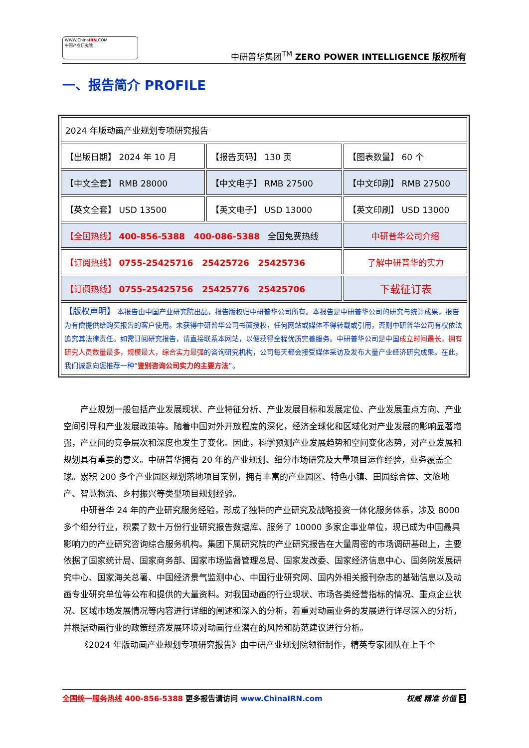WWW.ChinaIRN.COM
中国产业研究院
中研普华集团<sup>TM</sup> ZERO POWER INTELLIGENCE 版权所有
一、报告简介 PROFILE
| 2024 年版动画产业规划专项研究报告 | | |
| 【出版日期】 2024 年 10 月 | 【报告页码】 130 页 | 【图表数量】 60 个 |
| 【中文全套】 RMB 28000 | 【中文电子】 RMB 27500 | 【中文印刷】 RMB 27500 |
| 【英文全套】 USD 13500 | 【英文电子】 USD 13000 | 【英文印刷】 USD 13000 |
| 【全国热线】 400-856-5388 400-086-5388 全国免费热线 | | 中研普华公司介绍 |
| 【订阅热线】 0755-25425716 25425726 25425736 | | 了解中研普华的实力 |
| 【订阅热线】 0755-25425756 25425776 25425706 | | 下载征订表 |
| 【版权声明】 本报告由中国产业研究院出品，报告版权归中研普华公司所有。本报告是中研普华公司的研究与统计成果，报告为有偿提供给购买报告的客户使用。未获得中研普华公司书面授权，任何网站或媒体不得转载或引用，否则中研普华公司有权依法追究其法律责任。如需订阅研究报告，请直接联系本网站，以便获得全程优质完善服务。中研普华公司是中国 成立时间最长，拥有研究人员数量最多，规模最大，综合实力最强 的咨询研究机构，公司每天都会接受媒体采访及发布大量产业经济研究成果。在此，我们诚意向您推荐一种“ 鉴别咨询公司实力的主要方法 ”。 | | |
产业规划一般包括产业发展现状、产业特征分析、产业发展目标和发展定位、产业发展重点方向、产业空间引导和产业发展政策等。随着中国对外开放程度的深化，经济全球化和区域化对产业发展的影响显著增强，产业间的竞争层次和深度也发生了变化。因此，科学预测产业发展趋势和空间变化态势，对产业发展和规划具有重要的意义。中研普华拥有 20 年的产业规划、细分市场研究及大量项目运作经验，业务覆盖全球。累积 200 多个产业园区规划落地项目案例，拥有丰富的产业园区、特色小镇、田园综合体、文旅地产、智慧物流、乡村振兴等类型项目规划经验。
中研普华 24 年的产业研究服务经验，形成了独特的产业研究及战略投资一体化服务体系，涉及 8000 多个细分行业，积累了数十万份行业研究报告数据库、服务了 10000 多家企事业单位，现已成为中国最具影响力的产业研究咨询综合服务机构。集团下属研究院的产业研究报告在大量周密的市场调研基础上，主要依据了国家统计局、国家商务部、国家市场监督管理总局、国家发改委、国家经济信息中心、国务院发展研究中心、国家海关总署、中国经济景气监测中心、中国行业研究网、国内外相关报刊杂志的基础信息以及动画专业研究单位等公布和提供的大量资料。对我国动画的行业现状、市场各类经营指标的情况、重点企业状况、区域市场发展情况等内容进行详细的阐述和深入的分析，着重对动画业务的发展进行详尽深入的分析，并根据动画行业的政策经济发展环境对动画行业潜在的风险和防范建议进行分析。
《2024 年版动画产业规划专项研究报告》由中研产业规划院领衔制作，精英专家团队在上千个
全国统一服务热线 400-856-5388 更多报告请访问 www.ChinaIRN.com 权威 精准 价值 3